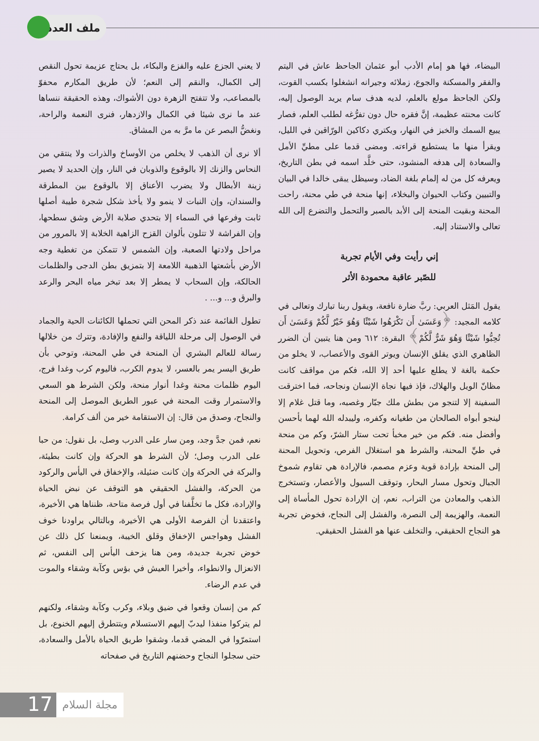ملف العدد
لا يعني الجزع عليه والفزع والبكاء، بل يحتاج عزيمة تحول النقص إلى الكمال، والنقم إلى النعم؛ لأن طريق المكارم محفوّ بالمصاعب، ولا تتفتح الزهرة دون الأشواك، وهذه الحقيقة ننساها عند ما نرى شيئا في الكمال والازدهار، فنرى النعمة والراحة، ونغضُّ البصر عن ما مرَّ به من المشاق.
ألا نرى أن الذهب لا يخلص من الأوساخ والذرات ولا ينتقي من النحاس والزنك إلا بالوقوع والذوبان في النار، وإن الحديد لا يصير زينة الأبطال ولا يضرب الأعناق إلا بالوقوع بين المطرقة والسندان، وإن النبات لا ينمو ولا يأخذ شكل شجرة طيبة أصلها ثابت وفرعها في السماء إلا بتحدي صلابة الأرض وشق سطحها، وإن الفراشة لا تتلون بألوان القزح الزاهية الخلابة إلا بالمرور من مراحل ولادتها الصعبة، وإن الشمس لا تتمكن من تغطية وجه الأرض بأشعتها الذهبية اللامعة إلا بتمزيق بطن الدجى والظلمات الحالكة، وإن السحاب لا يمطر إلا بعد تبخر مياه البحر والرعد والبرق و... و... .
تطول القائمة عند ذكر المحن التي تحملها الكائنات الحية والجماد في الوصول إلى مرحلة اللياقة والنفع والإفادة، وتترك من خلالها رسالة للعالم البشري أن المنحة في طي المحنة، وتوحي بأن طريق اليسر يمر بالعسر، لا يدوم الكرب، فاليوم كرب وغدا فرج، اليوم ظلمات محنة وغدا أنوار منحة، ولكن الشرط هو السعي والاستمرار وقت المحنة في عبور الطريق الموصل إلى المنحة والنجاح، وصدق من قال: إن الاستقامة خير من ألف كرامة.
نعم، فمن جدَّ وجد، ومن سار على الدرب وصل، بل نقول: من حبا على الدرب وصل؛ لأن الشرط هو الحركة وإن كانت بطيئة، والبركة في الحركة وإن كانت ضئيلة، والإخفاق في اليأس والركود من الحركة، والفشل الحقيقي هو التوقف عن نبض الحياة والإرادة، فكل ما تخلَّفنا في أول فرصة متاحة، ظنناها هي الأخيرة، واعتقدنا أن الفرصة الأولى هي الأخيرة، وبالتالي يراودنا خوف الفشل وهواجس الإخفاق وقلق الخيبة، ويمنعنا كل ذلك عن خوض تجربة جديدة، ومن هنا يزحف اليأس إلى النفس، ثم الانعزال والانطواء، وأخيرا العيش في بؤس وكآبة وشقاء والموت في عدم الرضاء.
كم من إنسان وقعوا في ضيق وبلاء، وكرب وكآبة وشقاء، ولكنهم لم يتركوا منفذا ليدبّ إليهم الاستسلام ويتتطرق إليهم الخنوع، بل استمرّوا في المضي قدما، وشقوا طريق الحياة بالأمل والسعادة، حتى سجلوا النجاح وحضنهم التاريخ في صفحاته
البيضاء، فها هو إمام الأدب أبو عثمان الجاحظ عاش في اليتم والفقر والمسكنة والجوع، زملائه وجيرانه انشغلوا بكسب القوت، ولكن الجاحظ مولع بالعلم، لديه هدف سام يريد الوصول إليه، كانت محنته عظيمة، إنَّ فقره حال دون تفرُّغه لطلب العلم، فصار يبيع السمك والخبز في النهار، ويكتري دكاكين الورّاقين في الليل، ويقرأ منها ما يستطيع قراءته. ومضى قدما على مطيِّ الأمل والسعادة إلى هدفه المنشود، حتى خلَّد اسمه في بطن التاريخ، ويعرفه كل من له إلمام بلغة الضاد، وسيظل يبقى خالدا في البيان والتبيين وكتاب الحيوان والبخلاء، إنها منحة في طي محنة، راحت المحنة وبقيت المنحة إلى الأبد بالصبر والتحمل والتضرع إلى الله تعالى والاستناد إليه.
إني رأيت وفي الأيام تجربة
للصّبر عاقبة محمودة الأثر
يقول المَثل العربي: ربَّ ضارة نافعة، ويقول ربنا تبارك وتعالى في كلامه المجيد: ﴿وَعَسَىٰ أَن تَكْرَهُوا شَيْئًا وَهُوَ خَيْرٌ لَّكُمْ وَعَسَىٰ أَن تُحِبُّوا شَيْئًا وَهُوَ شَرٌّ لَّكُمْ﴾ البقرة: ٦١٢ ومن هنا يتبين أن الضرر الظاهري الذي يقلق الإنسان ويوتر القوى والأعصاب، لا يخلو من حكمة بالغة لا يطلع عليها أحد إلا الله، فكم من مواقف كانت مظانّ الويل والهلاك، فإذ فيها نجاة الإنسان ونجاحه، فما اخترقت السفينة إلا لتنجو من بطش ملك جبّار وغصبه، وما قتل غلام إلا لينجو أبواه الصالحان من طغيانه وكفره، وليبدله الله لهما بأحسن وأفضل منه. فكم من خير مخبأ تحت ستار الشرّ، وكم من منحة في طيِّ المحنة، والشرط هو استغلال الفرص، وتحويل المحنة إلى المنحة بإرادة قوية وعزم مصمم، فالإرادة هي تقاوم شموخ الجبال وتحول مسار البحار، وتوقف السيول والأعصار، وتستخرج الذهب والمعادن من التراب، نعم، إن الإرادة تحول المأساة إلى النعمة، والهزيمة إلى النصرة، والفشل إلى النجاح، فخوض تجربة هو النجاح الحقيقي، والتخلف عنها هو الفشل الحقيقي.
17
مجلة السلام